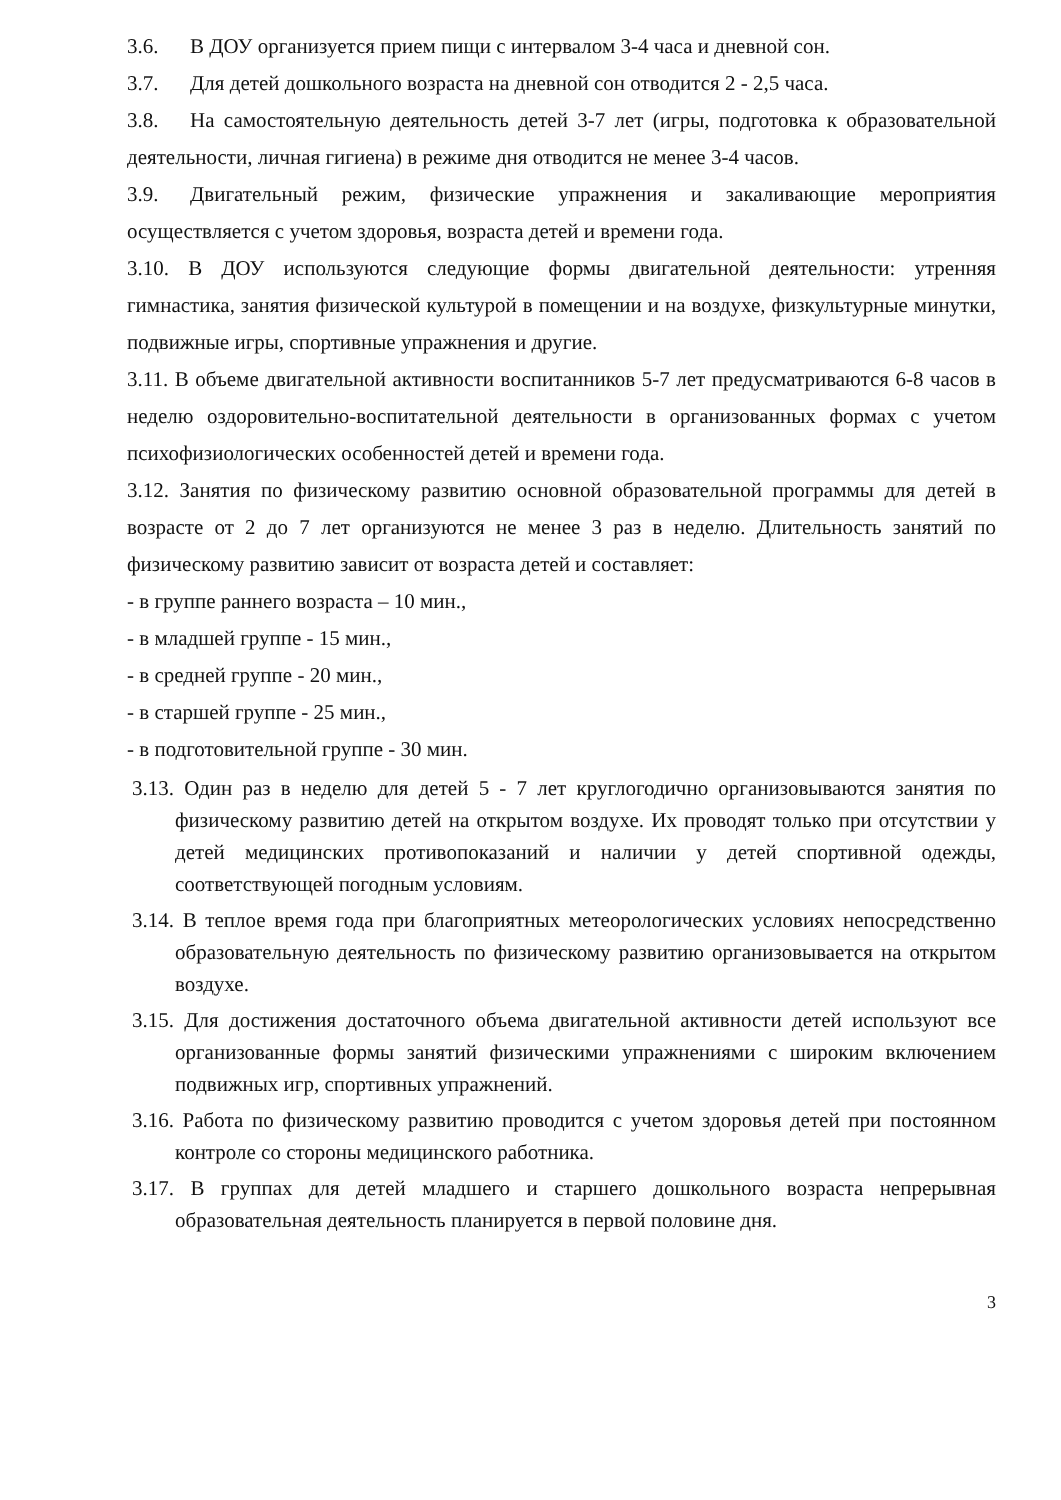3.6. В ДОУ организуется прием пищи с интервалом 3-4 часа и дневной сон.
3.7. Для детей дошкольного возраста на дневной сон отводится 2 - 2,5 часа.
3.8. На самостоятельную деятельность детей 3-7 лет (игры, подготовка к образовательной деятельности, личная гигиена) в режиме дня отводится не менее 3-4 часов.
3.9. Двигательный режим, физические упражнения и закаливающие мероприятия осуществляется с учетом здоровья, возраста детей и времени года.
3.10. В ДОУ используются следующие формы двигательной деятельности: утренняя гимнастика, занятия физической культурой в помещении и на воздухе, физкультурные минутки, подвижные игры, спортивные упражнения и другие.
3.11. В объеме двигательной активности воспитанников 5-7 лет предусматриваются 6-8 часов в неделю оздоровительно-воспитательной деятельности в организованных формах с учетом психофизиологических особенностей детей и времени года.
3.12. Занятия по физическому развитию основной образовательной программы для детей в возрасте от 2 до 7 лет организуются не менее 3 раз в неделю. Длительность занятий по физическому развитию зависит от возраста детей и составляет:
- в группе раннего возраста – 10 мин.,
- в младшей группе - 15 мин.,
- в средней группе - 20 мин.,
- в старшей группе - 25 мин.,
- в подготовительной группе - 30 мин.
3.13. Один раз в неделю для детей 5 - 7 лет круглогодично организовываются занятия по физическому развитию детей на открытом воздухе. Их проводят только при отсутствии у детей медицинских противопоказаний и наличии у детей спортивной одежды, соответствующей погодным условиям.
3.14. В теплое время года при благоприятных метеорологических условиях непосредственно образовательную деятельность по физическому развитию организовывается на открытом воздухе.
3.15. Для достижения достаточного объема двигательной активности детей используют все организованные формы занятий физическими упражнениями с широким включением подвижных игр, спортивных упражнений.
3.16. Работа по физическому развитию проводится с учетом здоровья детей при постоянном контроле со стороны медицинского работника.
3.17. В группах для детей младшего и старшего дошкольного возраста непрерывная образовательная деятельность планируется в первой половине дня.
3